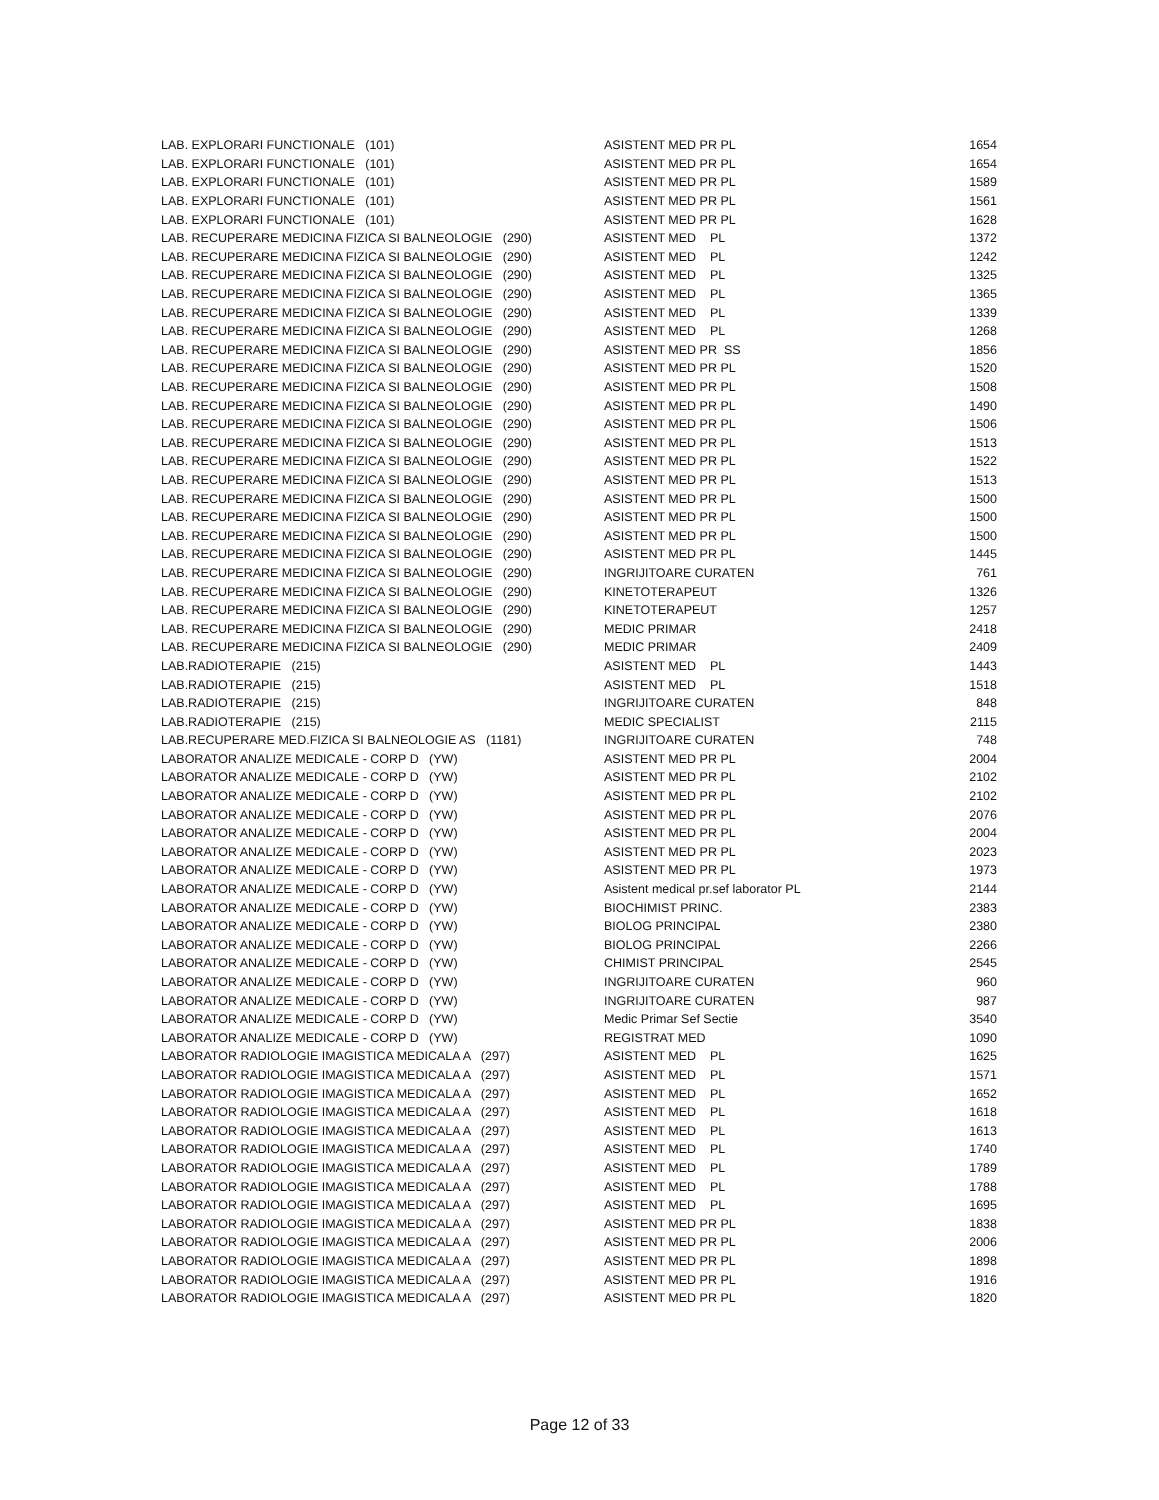| LAB. EXPLORARI FUNCTIONALE (101) | ASISTENT MED PR PL | 1654 |
| LAB. EXPLORARI FUNCTIONALE (101) | ASISTENT MED PR PL | 1654 |
| LAB. EXPLORARI FUNCTIONALE (101) | ASISTENT MED PR PL | 1589 |
| LAB. EXPLORARI FUNCTIONALE (101) | ASISTENT MED PR PL | 1561 |
| LAB. EXPLORARI FUNCTIONALE (101) | ASISTENT MED PR PL | 1628 |
| LAB. RECUPERARE MEDICINA FIZICA SI BALNEOLOGIE (290) | ASISTENT MED PL | 1372 |
| LAB. RECUPERARE MEDICINA FIZICA SI BALNEOLOGIE (290) | ASISTENT MED PL | 1242 |
| LAB. RECUPERARE MEDICINA FIZICA SI BALNEOLOGIE (290) | ASISTENT MED PL | 1325 |
| LAB. RECUPERARE MEDICINA FIZICA SI BALNEOLOGIE (290) | ASISTENT MED PL | 1365 |
| LAB. RECUPERARE MEDICINA FIZICA SI BALNEOLOGIE (290) | ASISTENT MED PL | 1339 |
| LAB. RECUPERARE MEDICINA FIZICA SI BALNEOLOGIE (290) | ASISTENT MED PL | 1268 |
| LAB. RECUPERARE MEDICINA FIZICA SI BALNEOLOGIE (290) | ASISTENT MED PR SS | 1856 |
| LAB. RECUPERARE MEDICINA FIZICA SI BALNEOLOGIE (290) | ASISTENT MED PR PL | 1520 |
| LAB. RECUPERARE MEDICINA FIZICA SI BALNEOLOGIE (290) | ASISTENT MED PR PL | 1508 |
| LAB. RECUPERARE MEDICINA FIZICA SI BALNEOLOGIE (290) | ASISTENT MED PR PL | 1490 |
| LAB. RECUPERARE MEDICINA FIZICA SI BALNEOLOGIE (290) | ASISTENT MED PR PL | 1506 |
| LAB. RECUPERARE MEDICINA FIZICA SI BALNEOLOGIE (290) | ASISTENT MED PR PL | 1513 |
| LAB. RECUPERARE MEDICINA FIZICA SI BALNEOLOGIE (290) | ASISTENT MED PR PL | 1522 |
| LAB. RECUPERARE MEDICINA FIZICA SI BALNEOLOGIE (290) | ASISTENT MED PR PL | 1513 |
| LAB. RECUPERARE MEDICINA FIZICA SI BALNEOLOGIE (290) | ASISTENT MED PR PL | 1500 |
| LAB. RECUPERARE MEDICINA FIZICA SI BALNEOLOGIE (290) | ASISTENT MED PR PL | 1500 |
| LAB. RECUPERARE MEDICINA FIZICA SI BALNEOLOGIE (290) | ASISTENT MED PR PL | 1500 |
| LAB. RECUPERARE MEDICINA FIZICA SI BALNEOLOGIE (290) | ASISTENT MED PR PL | 1445 |
| LAB. RECUPERARE MEDICINA FIZICA SI BALNEOLOGIE (290) | INGRIJITOARE CURATEN | 761 |
| LAB. RECUPERARE MEDICINA FIZICA SI BALNEOLOGIE (290) | KINETOTERAPEUT | 1326 |
| LAB. RECUPERARE MEDICINA FIZICA SI BALNEOLOGIE (290) | KINETOTERAPEUT | 1257 |
| LAB. RECUPERARE MEDICINA FIZICA SI BALNEOLOGIE (290) | MEDIC PRIMAR | 2418 |
| LAB. RECUPERARE MEDICINA FIZICA SI BALNEOLOGIE (290) | MEDIC PRIMAR | 2409 |
| LAB.RADIOTERAPIE (215) | ASISTENT MED PL | 1443 |
| LAB.RADIOTERAPIE (215) | ASISTENT MED PL | 1518 |
| LAB.RADIOTERAPIE (215) | INGRIJITOARE CURATEN | 848 |
| LAB.RADIOTERAPIE (215) | MEDIC SPECIALIST | 2115 |
| LAB.RECUPERARE MED.FIZICA SI BALNEOLOGIE AS (1181) | INGRIJITOARE CURATEN | 748 |
| LABORATOR ANALIZE MEDICALE - CORP D (YW) | ASISTENT MED PR PL | 2004 |
| LABORATOR ANALIZE MEDICALE - CORP D (YW) | ASISTENT MED PR PL | 2102 |
| LABORATOR ANALIZE MEDICALE - CORP D (YW) | ASISTENT MED PR PL | 2102 |
| LABORATOR ANALIZE MEDICALE - CORP D (YW) | ASISTENT MED PR PL | 2076 |
| LABORATOR ANALIZE MEDICALE - CORP D (YW) | ASISTENT MED PR PL | 2004 |
| LABORATOR ANALIZE MEDICALE - CORP D (YW) | ASISTENT MED PR PL | 2023 |
| LABORATOR ANALIZE MEDICALE - CORP D (YW) | ASISTENT MED PR PL | 1973 |
| LABORATOR ANALIZE MEDICALE - CORP D (YW) | Asistent medical pr.sef laborator PL | 2144 |
| LABORATOR ANALIZE MEDICALE - CORP D (YW) | BIOCHIMIST PRINC. | 2383 |
| LABORATOR ANALIZE MEDICALE - CORP D (YW) | BIOLOG PRINCIPAL | 2380 |
| LABORATOR ANALIZE MEDICALE - CORP D (YW) | BIOLOG PRINCIPAL | 2266 |
| LABORATOR ANALIZE MEDICALE - CORP D (YW) | CHIMIST PRINCIPAL | 2545 |
| LABORATOR ANALIZE MEDICALE - CORP D (YW) | INGRIJITOARE CURATEN | 960 |
| LABORATOR ANALIZE MEDICALE - CORP D (YW) | INGRIJITOARE CURATEN | 987 |
| LABORATOR ANALIZE MEDICALE - CORP D (YW) | Medic Primar Sef Sectie | 3540 |
| LABORATOR ANALIZE MEDICALE - CORP D (YW) | REGISTRAT MED | 1090 |
| LABORATOR RADIOLOGIE IMAGISTICA MEDICALA A (297) | ASISTENT MED PL | 1625 |
| LABORATOR RADIOLOGIE IMAGISTICA MEDICALA A (297) | ASISTENT MED PL | 1571 |
| LABORATOR RADIOLOGIE IMAGISTICA MEDICALA A (297) | ASISTENT MED PL | 1652 |
| LABORATOR RADIOLOGIE IMAGISTICA MEDICALA A (297) | ASISTENT MED PL | 1618 |
| LABORATOR RADIOLOGIE IMAGISTICA MEDICALA A (297) | ASISTENT MED PL | 1613 |
| LABORATOR RADIOLOGIE IMAGISTICA MEDICALA A (297) | ASISTENT MED PL | 1740 |
| LABORATOR RADIOLOGIE IMAGISTICA MEDICALA A (297) | ASISTENT MED PL | 1789 |
| LABORATOR RADIOLOGIE IMAGISTICA MEDICALA A (297) | ASISTENT MED PL | 1788 |
| LABORATOR RADIOLOGIE IMAGISTICA MEDICALA A (297) | ASISTENT MED PL | 1695 |
| LABORATOR RADIOLOGIE IMAGISTICA MEDICALA A (297) | ASISTENT MED PR PL | 1838 |
| LABORATOR RADIOLOGIE IMAGISTICA MEDICALA A (297) | ASISTENT MED PR PL | 2006 |
| LABORATOR RADIOLOGIE IMAGISTICA MEDICALA A (297) | ASISTENT MED PR PL | 1898 |
| LABORATOR RADIOLOGIE IMAGISTICA MEDICALA A (297) | ASISTENT MED PR PL | 1916 |
| LABORATOR RADIOLOGIE IMAGISTICA MEDICALA A (297) | ASISTENT MED PR PL | 1820 |
Page 12 of 33